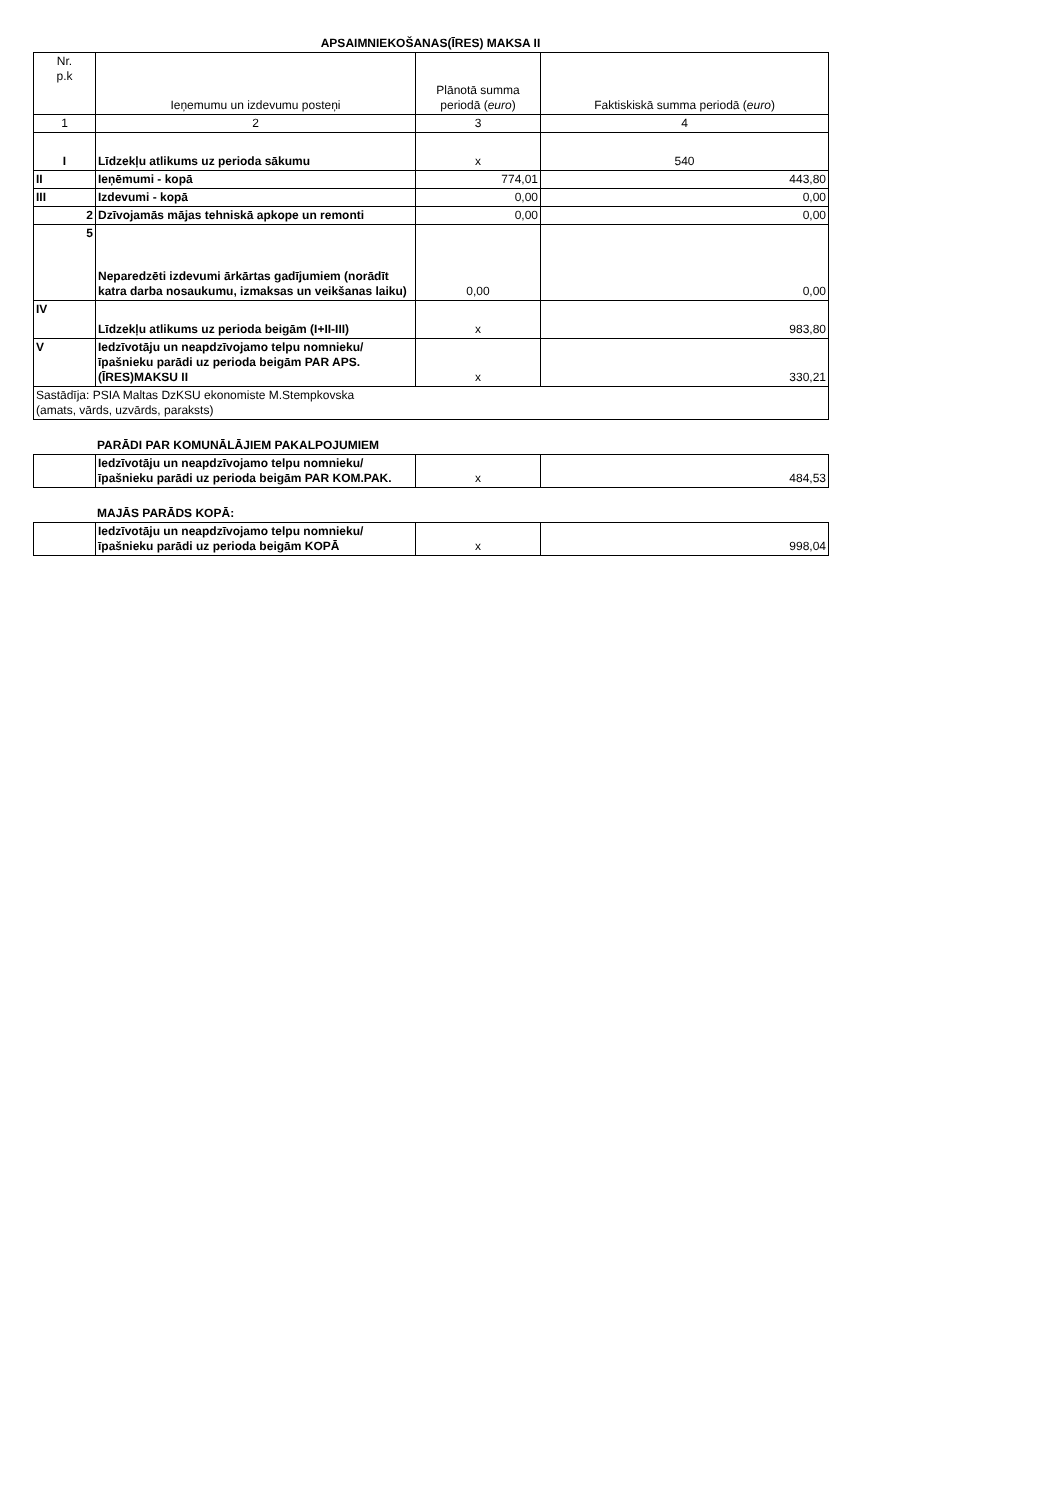APSAIMNIEKOŠANAS(ĪRES) MAKSA II
| Nr. p.k | Ieņemumu un izdevumu posteņi | Plānotā summa periodā ( euro ) | Faktiskiskā summa periodā ( euro ) |
| 1 | 2 | 3 | 4 |
| I | Līdzekļu atlikums uz perioda sākumu | x | 540 |
| II | Ieņēmumi - kopā | 774,01 | 443,80 |
| III | Izdevumi - kopā | 0,00 | 0,00 |
| 2 | Dzīvojamās mājas tehniskā apkope un remonti | 0,00 | 0,00 |
| 5 | Neparedzēti izdevumi ārkārtas gadījumiem (norādīt katra darba nosaukumu, izmaksas un veikšanas laiku) | 0,00 | 0,00 |
| IV | Līdzekļu atlikums uz perioda beigām (I+II-III) | x | 983,80 |
| V | Iedzīvotāju un neapdzīvojamo telpu nomnieku/īpašnieku parādi uz perioda beigām PAR APS.(ĪRES)MAKSU II | x | 330,21 |
| Sastādīja: PSIA Maltas DzKSU ekonomiste M.Stempkovska (amats, vārds, uzvārds, paraksts) | | | |
PARĀDI PAR KOMUNĀLĀJIEM PAKALPOJUMIEM
| | Iedzīvotāju un neapdzīvojamo telpu nomnieku/īpašnieku parādi uz perioda beigām PAR KOM.PAK. | x | 484,53 |
MAJĀS PARĀDS KOPĀ:
| | Iedzīvotāju un neapdzīvojamo telpu nomnieku/īpašnieku parādi uz perioda beigām KOPĀ | x | 998,04 |